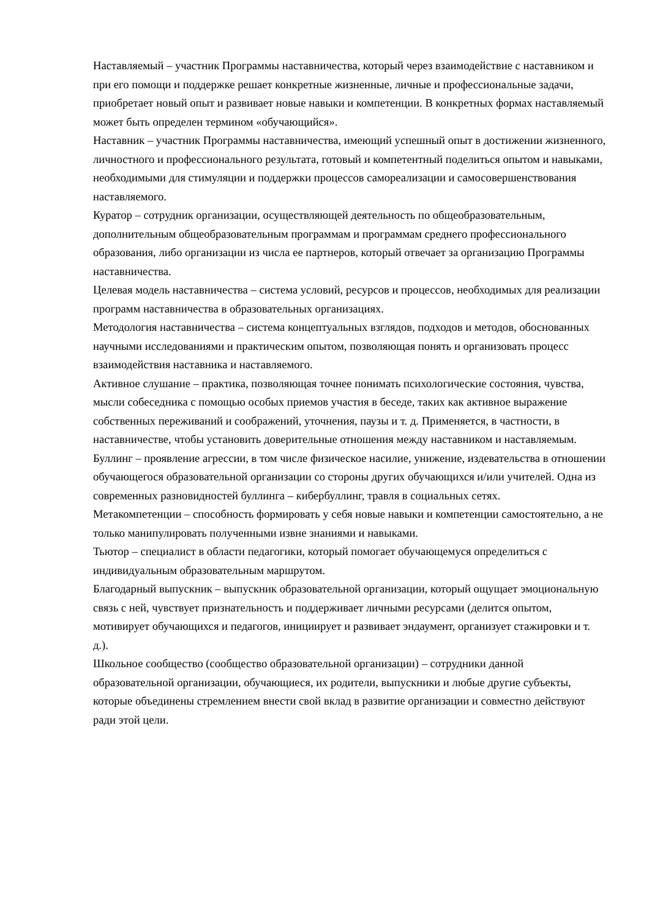Наставляемый – участник Программы наставничества, который через взаимодействие с наставником и при его помощи и поддержке решает конкретные жизненные, личные и профессиональные задачи, приобретает новый опыт и развивает новые навыки и компетенции. В конкретных формах наставляемый может быть определен термином «обучающийся».
Наставник – участник Программы наставничества, имеющий успешный опыт в достижении жизненного, личностного и профессионального результата, готовый и компетентный поделиться опытом и навыками, необходимыми для стимуляции и поддержки процессов самореализации и самосовершенствования наставляемого.
Куратор – сотрудник организации, осуществляющей деятельность по общеобразовательным, дополнительным общеобразовательным программам и программам среднего профессионального образования, либо организации из числа ее партнеров, который отвечает за организацию Программы наставничества.
Целевая модель наставничества – система условий, ресурсов и процессов, необходимых для реализации программ наставничества в образовательных организациях.
Методология наставничества – система концептуальных взглядов, подходов и методов, обоснованных научными исследованиями и практическим опытом, позволяющая понять и организовать процесс взаимодействия наставника и наставляемого.
Активное слушание – практика, позволяющая точнее понимать психологические состояния, чувства, мысли собеседника с помощью особых приемов участия в беседе, таких как активное выражение собственных переживаний и соображений, уточнения, паузы и т. д. Применяется, в частности, в наставничестве, чтобы установить доверительные отношения между наставником и наставляемым.
Буллинг – проявление агрессии, в том числе физическое насилие, унижение, издевательства в отношении обучающегося образовательной организации со стороны других обучающихся и/или учителей. Одна из современных разновидностей буллинга – кибербуллинг, травля в социальных сетях.
Метакомпетенции – способность формировать у себя новые навыки и компетенции самостоятельно, а не только манипулировать полученными извне знаниями и навыками.
Тьютор – специалист в области педагогики, который помогает обучающемуся определиться с индивидуальным образовательным маршрутом.
Благодарный выпускник – выпускник образовательной организации, который ощущает эмоциональную связь с ней, чувствует признательность и поддерживает личными ресурсами (делится опытом, мотивирует обучающихся и педагогов, инициирует и развивает эндаумент, организует стажировки и т. д.).
Школьное сообщество (сообщество образовательной организации) – сотрудники данной образовательной организации, обучающиеся, их родители, выпускники и любые другие субъекты, которые объединены стремлением внести свой вклад в развитие организации и совместно действуют ради этой цели.